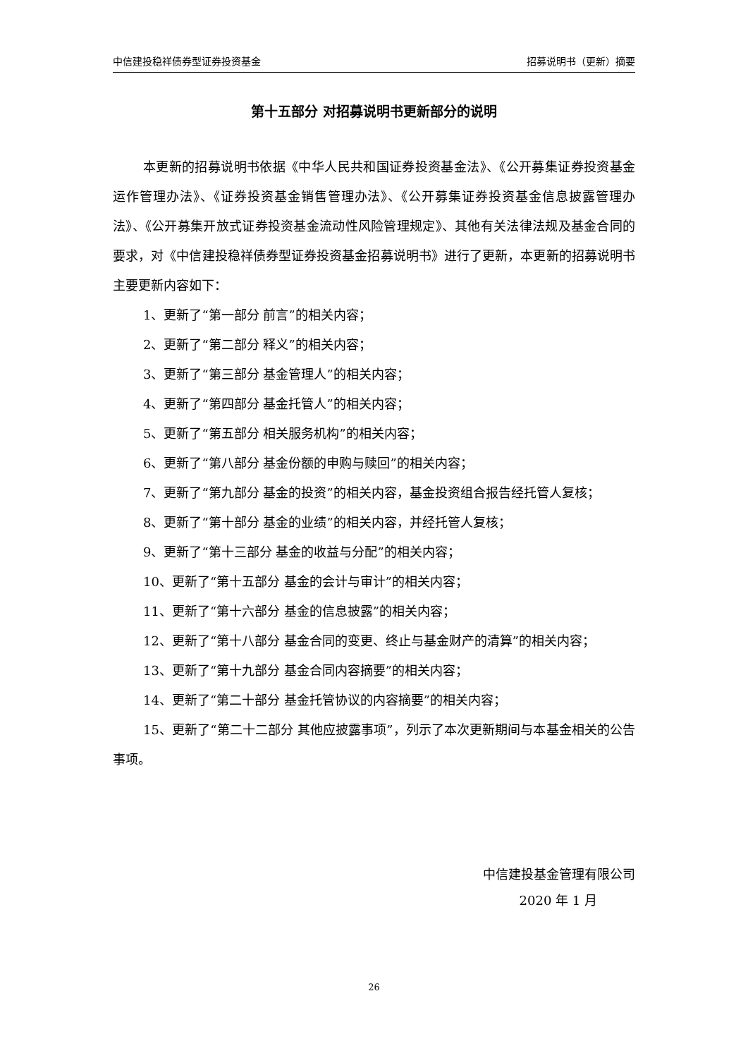中信建投稳祥债券型证券投资基金 招募说明书（更新）摘要
第十五部分 对招募说明书更新部分的说明
本更新的招募说明书依据《中华人民共和国证券投资基金法》、《公开募集证券投资基金运作管理办法》、《证券投资基金销售管理办法》、《公开募集证券投资基金信息披露管理办法》、《公开募集开放式证券投资基金流动性风险管理规定》、其他有关法律法规及基金合同的要求，对《中信建投稳祥债券型证券投资基金招募说明书》进行了更新，本更新的招募说明书主要更新内容如下：
1、更新了“第一部分 前言”的相关内容；
2、更新了“第二部分 释义”的相关内容；
3、更新了“第三部分 基金管理人”的相关内容；
4、更新了“第四部分 基金托管人”的相关内容；
5、更新了“第五部分 相关服务机构”的相关内容；
6、更新了“第八部分 基金份额的申购与赎回”的相关内容；
7、更新了“第九部分 基金的投资”的相关内容，基金投资组合报告经托管人复核；
8、更新了“第十部分 基金的业绩”的相关内容，并经托管人复核；
9、更新了“第十三部分 基金的收益与分配”的相关内容；
10、更新了“第十五部分 基金的会计与审计”的相关内容；
11、更新了“第十六部分 基金的信息披露”的相关内容；
12、更新了“第十八部分 基金合同的变更、终止与基金财产的清算”的相关内容；
13、更新了“第十九部分 基金合同内容摘要”的相关内容；
14、更新了“第二十部分 基金托管协议的内容摘要”的相关内容；
15、更新了“第二十二部分 其他应披露事项”，列示了本次更新期间与本基金相关的公告事项。
中信建投基金管理有限公司
2020 年 1 月
26